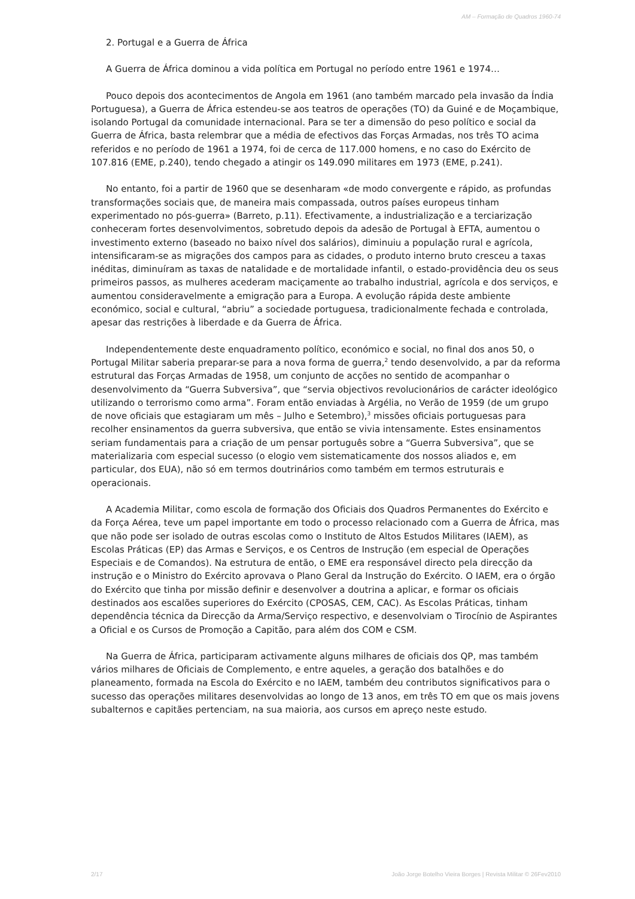AM – Formação de Quadros 1960-74
2. Portugal e a Guerra de África
A Guerra de África dominou a vida política em Portugal no período entre 1961 e 1974…
Pouco depois dos acontecimentos de Angola em 1961 (ano também marcado pela invasão da Índia Portuguesa), a Guerra de África estendeu-se aos teatros de operações (TO) da Guiné e de Moçambique, isolando Portugal da comunidade internacional. Para se ter a dimensão do peso político e social da Guerra de África, basta relembrar que a média de efectivos das Forças Armadas, nos três TO acima referidos e no período de 1961 a 1974, foi de cerca de 117.000 homens, e no caso do Exército de 107.816 (EME, p.240), tendo chegado a atingir os 149.090 militares em 1973 (EME, p.241).
No entanto, foi a partir de 1960 que se desenharam «de modo convergente e rápido, as profundas transformações sociais que, de maneira mais compassada, outros países europeus tinham experimentado no pós-guerra» (Barreto, p.11). Efectivamente, a industrialização e a terciarização conheceram fortes desenvolvimentos, sobretudo depois da adesão de Portugal à EFTA, aumentou o investimento externo (baseado no baixo nível dos salários), diminuiu a população rural e agrícola, intensificaram-se as migrações dos campos para as cidades, o produto interno bruto cresceu a taxas inéditas, diminuíram as taxas de natalidade e de mortalidade infantil, o estado-providência deu os seus primeiros passos, as mulheres acederam maciçamente ao trabalho industrial, agrícola e dos serviços, e aumentou consideravelmente a emigração para a Europa. A evolução rápida deste ambiente económico, social e cultural, “abriu” a sociedade portuguesa, tradicionalmente fechada e controlada, apesar das restrições à liberdade e da Guerra de África.
Independentemente deste enquadramento político, económico e social, no final dos anos 50, o Portugal Militar saberia preparar-se para a nova forma de guerra,<sup>2</sup> tendo desenvolvido, a par da reforma estrutural das Forças Armadas de 1958, um conjunto de acções no sentido de acompanhar o desenvolvimento da “Guerra Subversiva”, que “servia objectivos revolucionários de carácter ideológico utilizando o terrorismo como arma”. Foram então enviadas à Argélia, no Verão de 1959 (de um grupo de nove oficiais que estagiaram um mês – Julho e Setembro),<sup>3</sup> missões oficiais portuguesas para recolher ensinamentos da guerra subversiva, que então se vivia intensamente. Estes ensinamentos seriam fundamentais para a criação de um pensar português sobre a “Guerra Subversiva”, que se materializaria com especial sucesso (o elogio vem sistematicamente dos nossos aliados e, em particular, dos EUA), não só em termos doutrinários como também em termos estruturais e operacionais.
A Academia Militar, como escola de formação dos Oficiais dos Quadros Permanentes do Exército e da Força Aérea, teve um papel importante em todo o processo relacionado com a Guerra de África, mas que não pode ser isolado de outras escolas como o Instituto de Altos Estudos Militares (IAEM), as Escolas Práticas (EP) das Armas e Serviços, e os Centros de Instrução (em especial de Operações Especiais e de Comandos). Na estrutura de então, o EME era responsável directo pela direcção da instrução e o Ministro do Exército aprovava o Plano Geral da Instrução do Exército. O IAEM, era o órgão do Exército que tinha por missão definir e desenvolver a doutrina a aplicar, e formar os oficiais destinados aos escalões superiores do Exército (CPOSAS, CEM, CAC). As Escolas Práticas, tinham dependência técnica da Direcção da Arma/Serviço respectivo, e desenvolviam o Tirocínio de Aspirantes a Oficial e os Cursos de Promoção a Capitão, para além dos COM e CSM.
Na Guerra de África, participaram activamente alguns milhares de oficiais dos QP, mas também vários milhares de Oficiais de Complemento, e entre aqueles, a geração dos batalhões e do planeamento, formada na Escola do Exército e no IAEM, também deu contributos significativos para o sucesso das operações militares desenvolvidas ao longo de 13 anos, em três TO em que os mais jovens subalternos e capitães pertenciam, na sua maioria, aos cursos em apreço neste estudo.
2/17 João Jorge Botelho Vieira Borges | Revista Militar © 26Fev2010